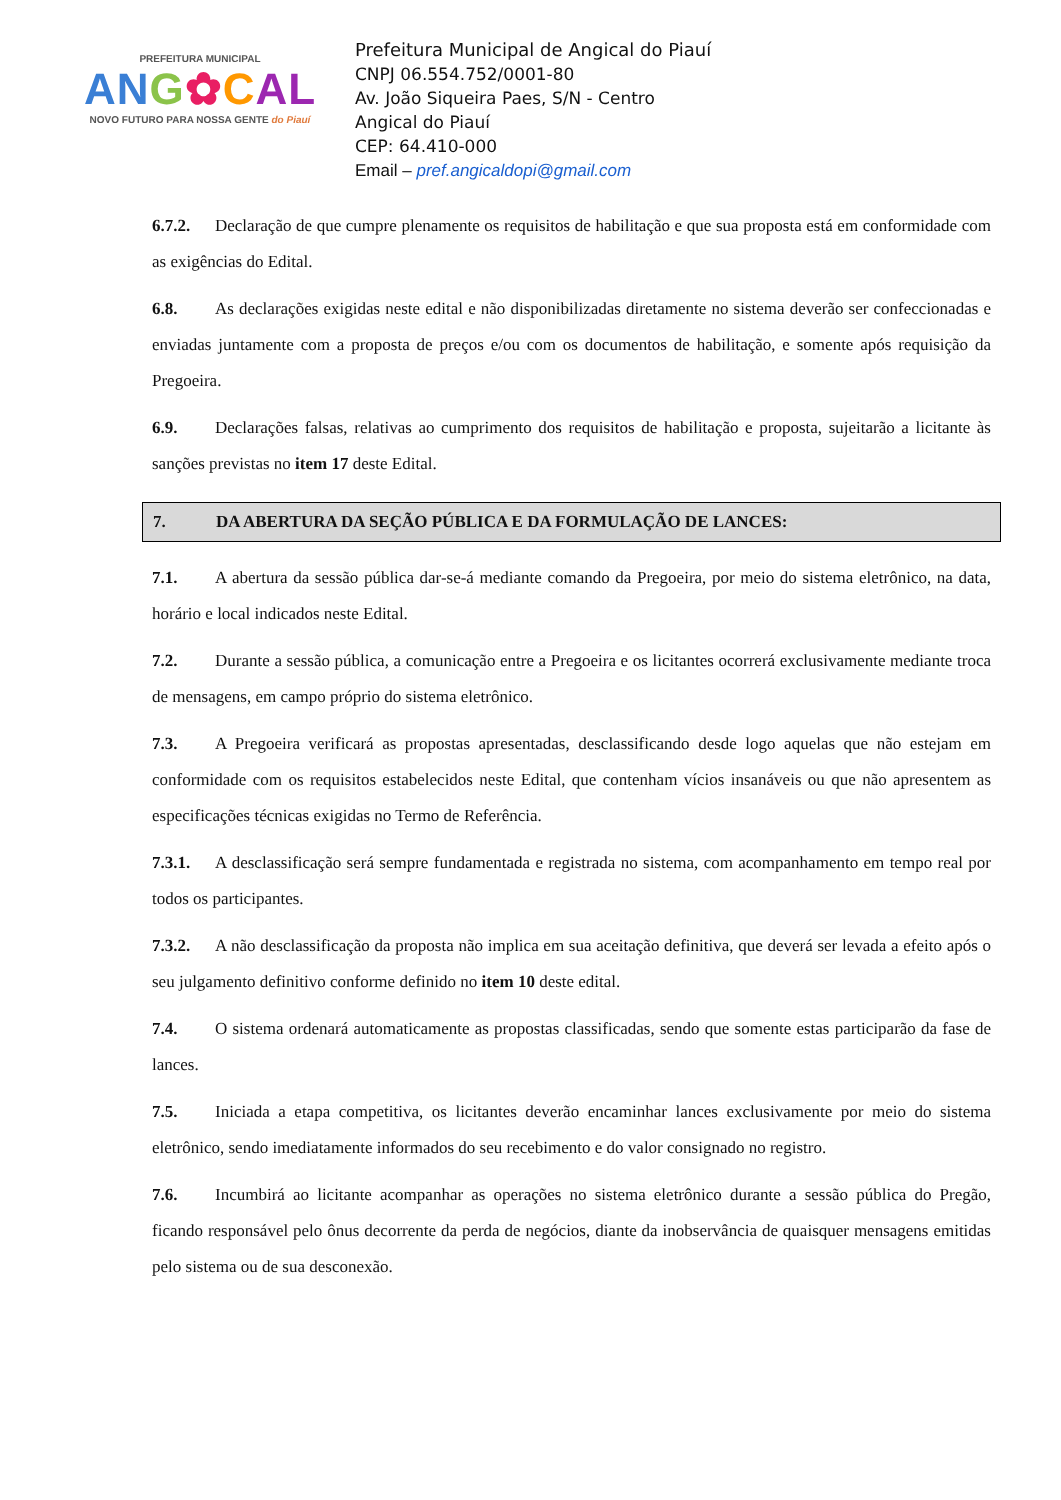PREFEITURA MUNICIPAL
AN G✿CAL
NOVO FUTURO PARA NOSSA GENTE do Piauí
Prefeitura Municipal de Angical do Piauí
CNPJ 06.554.752/0001-80
Av. João Siqueira Paes, S/N - Centro
Angical do Piauí
CEP: 64.410-000
Email – pref.angicaldopi@gmail.com
6.7.2. Declaração de que cumpre plenamente os requisitos de habilitação e que sua proposta está em conformidade com as exigências do Edital.
6.8. As declarações exigidas neste edital e não disponibilizadas diretamente no sistema deverão ser confeccionadas e enviadas juntamente com a proposta de preços e/ou com os documentos de habilitação, e somente após requisição da Pregoeira.
6.9. Declarações falsas, relativas ao cumprimento dos requisitos de habilitação e proposta, sujeitarão a licitante às sanções previstas no item 17 deste Edital.
7. DA ABERTURA DA SEÇÃO PÚBLICA E DA FORMULAÇÃO DE LANCES:
7.1. A abertura da sessão pública dar-se-á mediante comando da Pregoeira, por meio do sistema eletrônico, na data, horário e local indicados neste Edital.
7.2. Durante a sessão pública, a comunicação entre a Pregoeira e os licitantes ocorrerá exclusivamente mediante troca de mensagens, em campo próprio do sistema eletrônico.
7.3. A Pregoeira verificará as propostas apresentadas, desclassificando desde logo aquelas que não estejam em conformidade com os requisitos estabelecidos neste Edital, que contenham vícios insanáveis ou que não apresentem as especificações técnicas exigidas no Termo de Referência.
7.3.1. A desclassificação será sempre fundamentada e registrada no sistema, com acompanhamento em tempo real por todos os participantes.
7.3.2. A não desclassificação da proposta não implica em sua aceitação definitiva, que deverá ser levada a efeito após o seu julgamento definitivo conforme definido no item 10 deste edital.
7.4. O sistema ordenará automaticamente as propostas classificadas, sendo que somente estas participarão da fase de lances.
7.5. Iniciada a etapa competitiva, os licitantes deverão encaminhar lances exclusivamente por meio do sistema eletrônico, sendo imediatamente informados do seu recebimento e do valor consignado no registro.
7.6. Incumbirá ao licitante acompanhar as operações no sistema eletrônico durante a sessão pública do Pregão, ficando responsável pelo ônus decorrente da perda de negócios, diante da inobservância de quaisquer mensagens emitidas pelo sistema ou de sua desconexão.